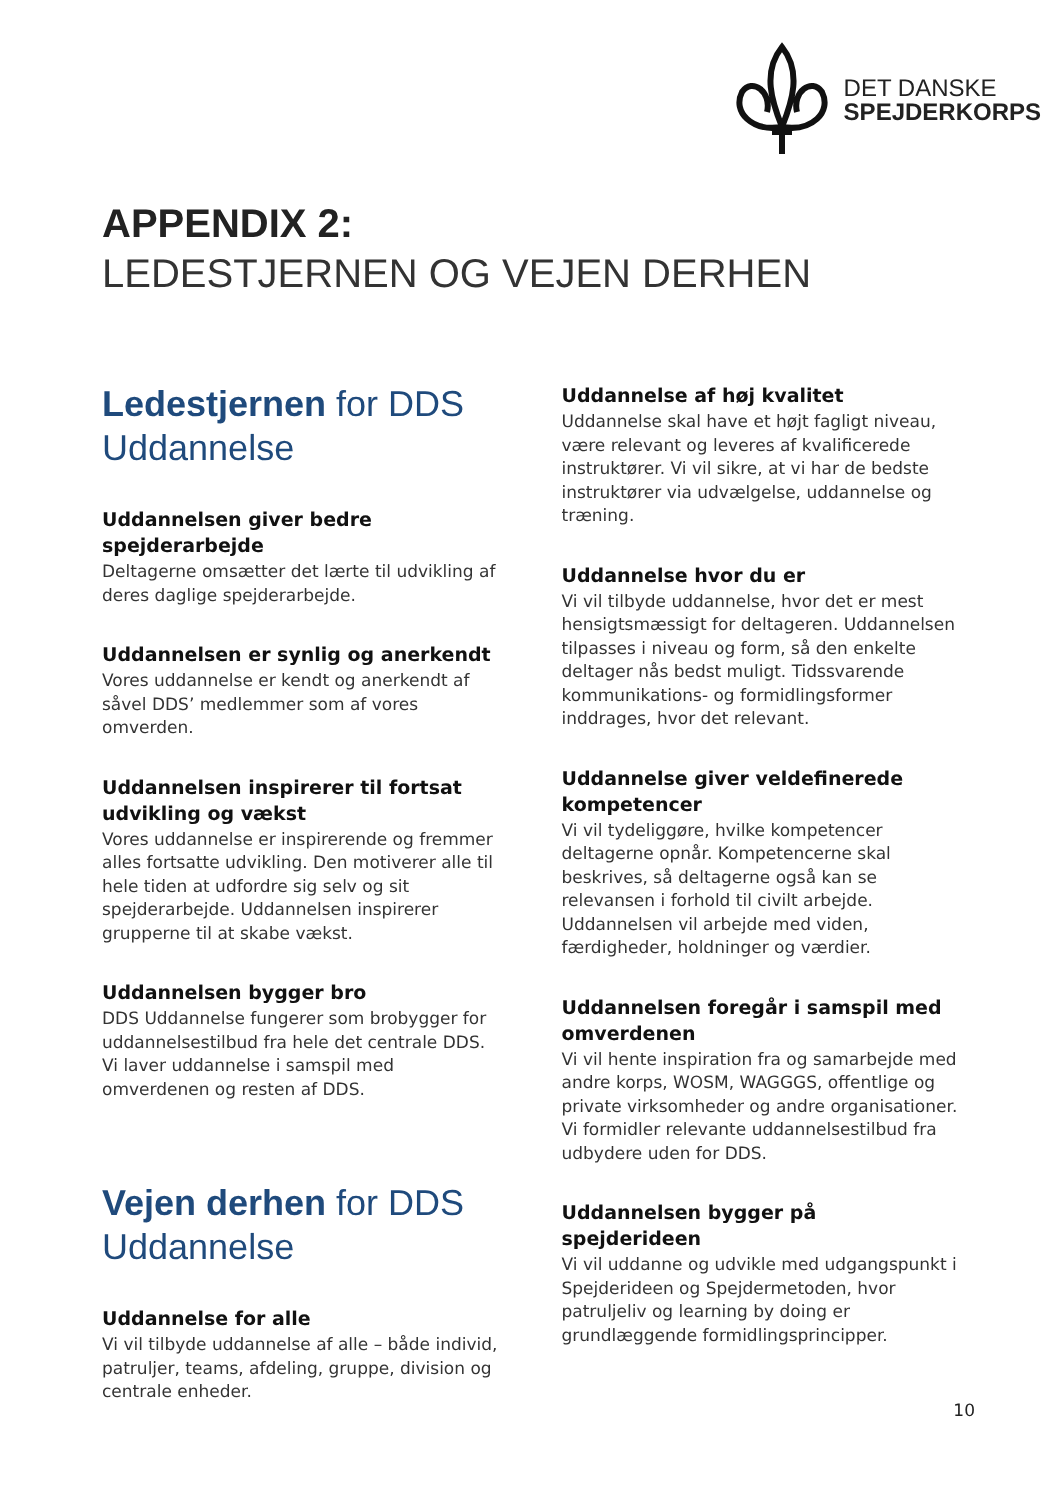DET DANSKE
SPEJDERKORPS
APPENDIX 2:
LEDESTJERNEN OG VEJEN DERHEN
Ledestjernen for DDS Uddannelse
Uddannelsen giver bedre spejderarbejde
Deltagerne omsætter det lærte til udvikling af deres daglige spejderarbejde.
Uddannelsen er synlig og anerkendt
Vores uddannelse er kendt og anerkendt af såvel DDS’ medlemmer som af vores omverden.
Uddannelsen inspirerer til fortsat udvikling og vækst
Vores uddannelse er inspirerende og fremmer alles fortsatte udvikling. Den motiverer alle til hele tiden at udfordre sig selv og sit spejderarbejde. Uddannelsen inspirerer grupperne til at skabe vækst.
Uddannelsen bygger bro
DDS Uddannelse fungerer som brobygger for uddannelsestilbud fra hele det centrale DDS. Vi laver uddannelse i samspil med omverdenen og resten af DDS.
Vejen derhen for DDS Uddannelse
Uddannelse for alle
Vi vil tilbyde uddannelse af alle – både individ, patruljer, teams, afdeling, gruppe, division og centrale enheder.
Uddannelse af høj kvalitet
Uddannelse skal have et højt fagligt niveau, være relevant og leveres af kvalificerede instruktører. Vi vil sikre, at vi har de bedste instruktører via udvælgelse, uddannelse og træning.
Uddannelse hvor du er
Vi vil tilbyde uddannelse, hvor det er mest hensigtsmæssigt for deltageren. Uddannelsen tilpasses i niveau og form, så den enkelte deltager nås bedst muligt. Tidssvarende kommunikations- og formidlingsformer inddrages, hvor det relevant.
Uddannelse giver veldefinerede kompetencer
Vi vil tydeliggøre, hvilke kompetencer deltagerne opnår. Kompetencerne skal beskrives, så deltagerne også kan se relevansen i forhold til civilt arbejde. Uddannelsen vil arbejde med viden, færdigheder, holdninger og værdier.
Uddannelsen foregår i samspil med omverdenen
Vi vil hente inspiration fra og samarbejde med andre korps, WOSM, WAGGGS, offentlige og private virksomheder og andre organisationer. Vi formidler relevante uddannelsestilbud fra udbydere uden for DDS.
Uddannelsen bygger på spejderideen
Vi vil uddanne og udvikle med udgangspunkt i Spejderideen og Spejdermetoden, hvor patruljeliv og learning by doing er grundlæggende formidlingsprincipper.
10